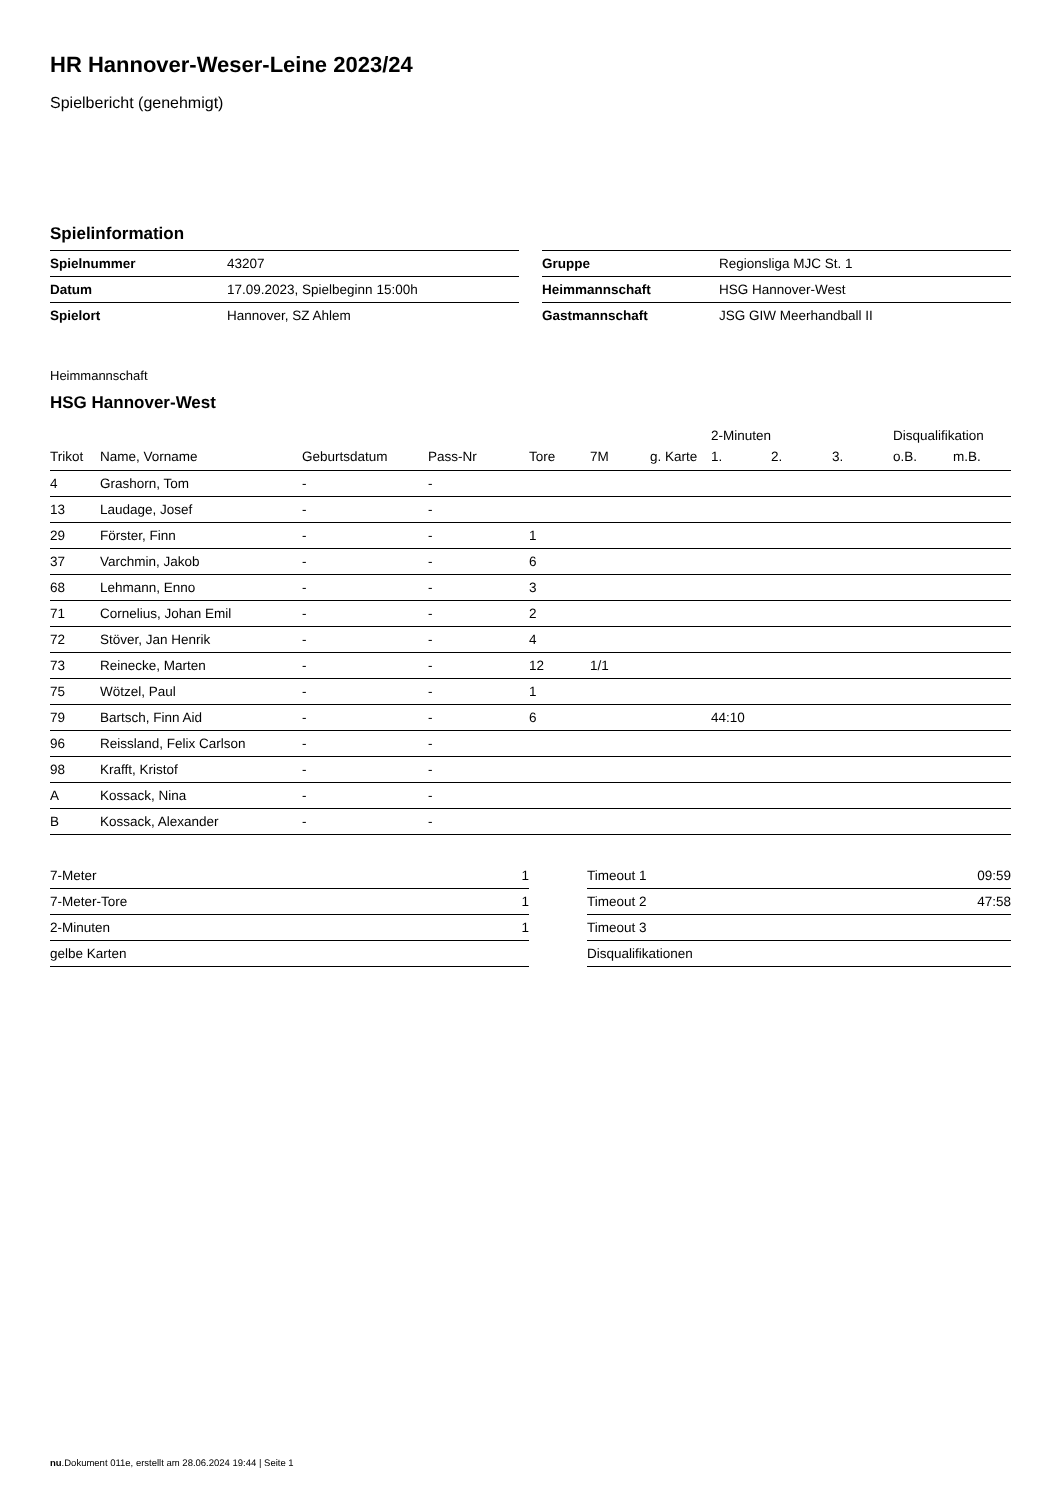HR Hannover-Weser-Leine 2023/24
Spielbericht (genehmigt)
Spielinformation
| Spielnummer | 43207 |
| Datum | 17.09.2023, Spielbeginn 15:00h |
| Spielort | Hannover, SZ Ahlem |
| Gruppe | Regionsliga MJC St. 1 |
| Heimmannschaft | HSG Hannover-West |
| Gastmannschaft | JSG GIW Meerhandball II |
Heimmannschaft
HSG Hannover-West
| | | | | | | | 2-Minuten | | | Disqualifikation | |
| --- | --- | --- | --- | --- | --- | --- | --- | --- | --- | --- | --- |
| Trikot | Name, Vorname | Geburtsdatum | Pass-Nr | Tore | 7M | g. Karte | 1. | 2. | 3. | o.B. | m.B. |
| 4 | Grashorn, Tom | - | - | | | | | | | | |
| 13 | Laudage, Josef | - | - | | | | | | | | |
| 29 | Förster, Finn | - | - | 1 | | | | | | | |
| 37 | Varchmin, Jakob | - | - | 6 | | | | | | | |
| 68 | Lehmann, Enno | - | - | 3 | | | | | | | |
| 71 | Cornelius, Johan Emil | - | - | 2 | | | | | | | |
| 72 | Stöver, Jan Henrik | - | - | 4 | | | | | | | |
| 73 | Reinecke, Marten | - | - | 12 | 1/1 | | | | | | |
| 75 | Wötzel, Paul | - | - | 1 | | | | | | | |
| 79 | Bartsch, Finn Aid | - | - | 6 | | | 44:10 | | | | |
| 96 | Reissland, Felix Carlson | - | - | | | | | | | | |
| 98 | Krafft, Kristof | - | - | | | | | | | | |
| A | Kossack, Nina | - | - | | | | | | | | |
| B | Kossack, Alexander | - | - | | | | | | | | |
| 7-Meter | 1 |
| 7-Meter-Tore | 1 |
| 2-Minuten | 1 |
| gelbe Karten | |
| Timeout 1 | 09:59 |
| Timeout 2 | 47:58 |
| Timeout 3 | |
| Disqualifikationen | |
nu.Dokument 011e, erstellt am 28.06.2024 19:44 | Seite 1